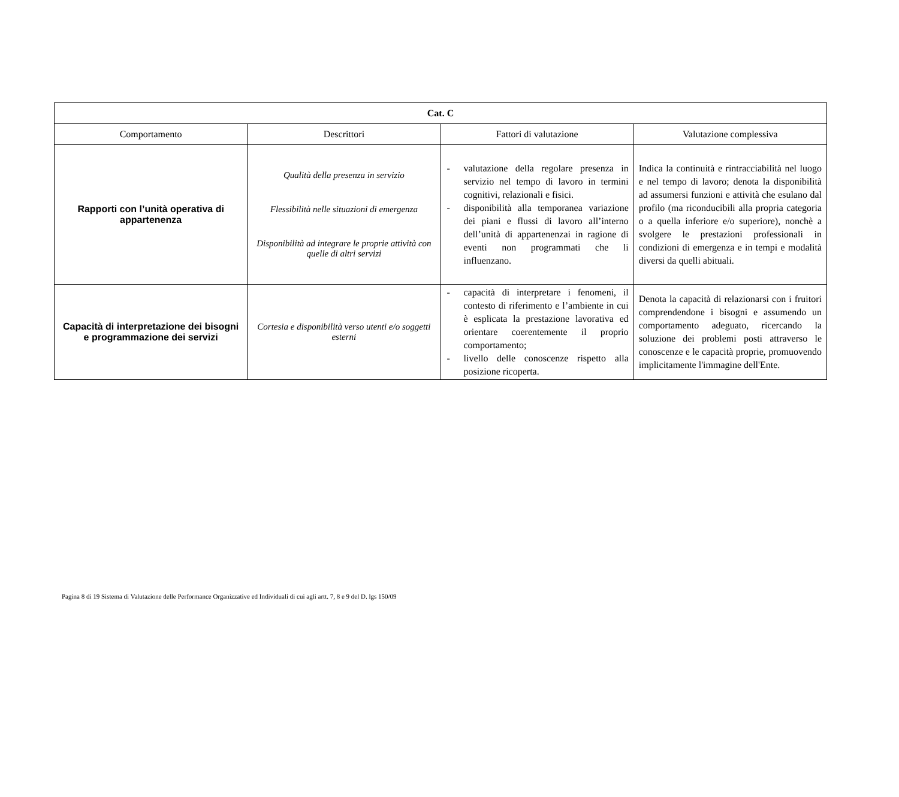| Cat. C | | | |
| --- | --- | --- | --- |
| Comportamento | Descrittori | Fattori di valutazione | Valutazione complessiva |
| Rapporti con l’unità operativa di appartenenza | Qualità della presenza in servizio Flessibilità nelle situazioni di emergenza Disponibilità ad integrare le proprie attività con quelle di altri servizi | - valutazione della regolare presenza in servizio nel tempo di lavoro in termini cognitivi, relazionali e fisici. - disponibilità alla temporanea variazione dei piani e flussi di lavoro all’interno dell’unità di appartenenzai in ragione di eventi non programmati che li influenzano. | Indica la continuità e rintracciabilità nel luogo e nel tempo di lavoro; denota la disponibilità ad assumersi funzioni e attività che esulano dal profilo (ma riconducibili alla propria categoria o a quella inferiore e/o superiore), nonchè a svolgere le prestazioni professionali in condizioni di emergenza e in tempi e modalità diversi da quelli abituali. |
| Capacità di interpretazione dei bisogni e programmazione dei servizi | Cortesia e disponibilità verso utenti e/o soggetti esterni | - capacità di interpretare i fenomeni, il contesto di riferimento e l’ambiente in cui è esplicata la prestazione lavorativa ed orientare coerentemente il proprio comportamento; - livello delle conoscenze rispetto alla posizione ricoperta. | Denota la capacità di relazionarsi con i fruitori comprendendone i bisogni e assumendo un comportamento adeguato, ricercando la soluzione dei problemi posti attraverso le conoscenze e le capacità proprie, promuovendo implicitamente l'immagine dell'Ente. |
Pagina 8 di 19 Sistema di Valutazione delle Performance Organizzative ed Individuali di cui agli artt. 7, 8 e 9 del D. lgs 150/09